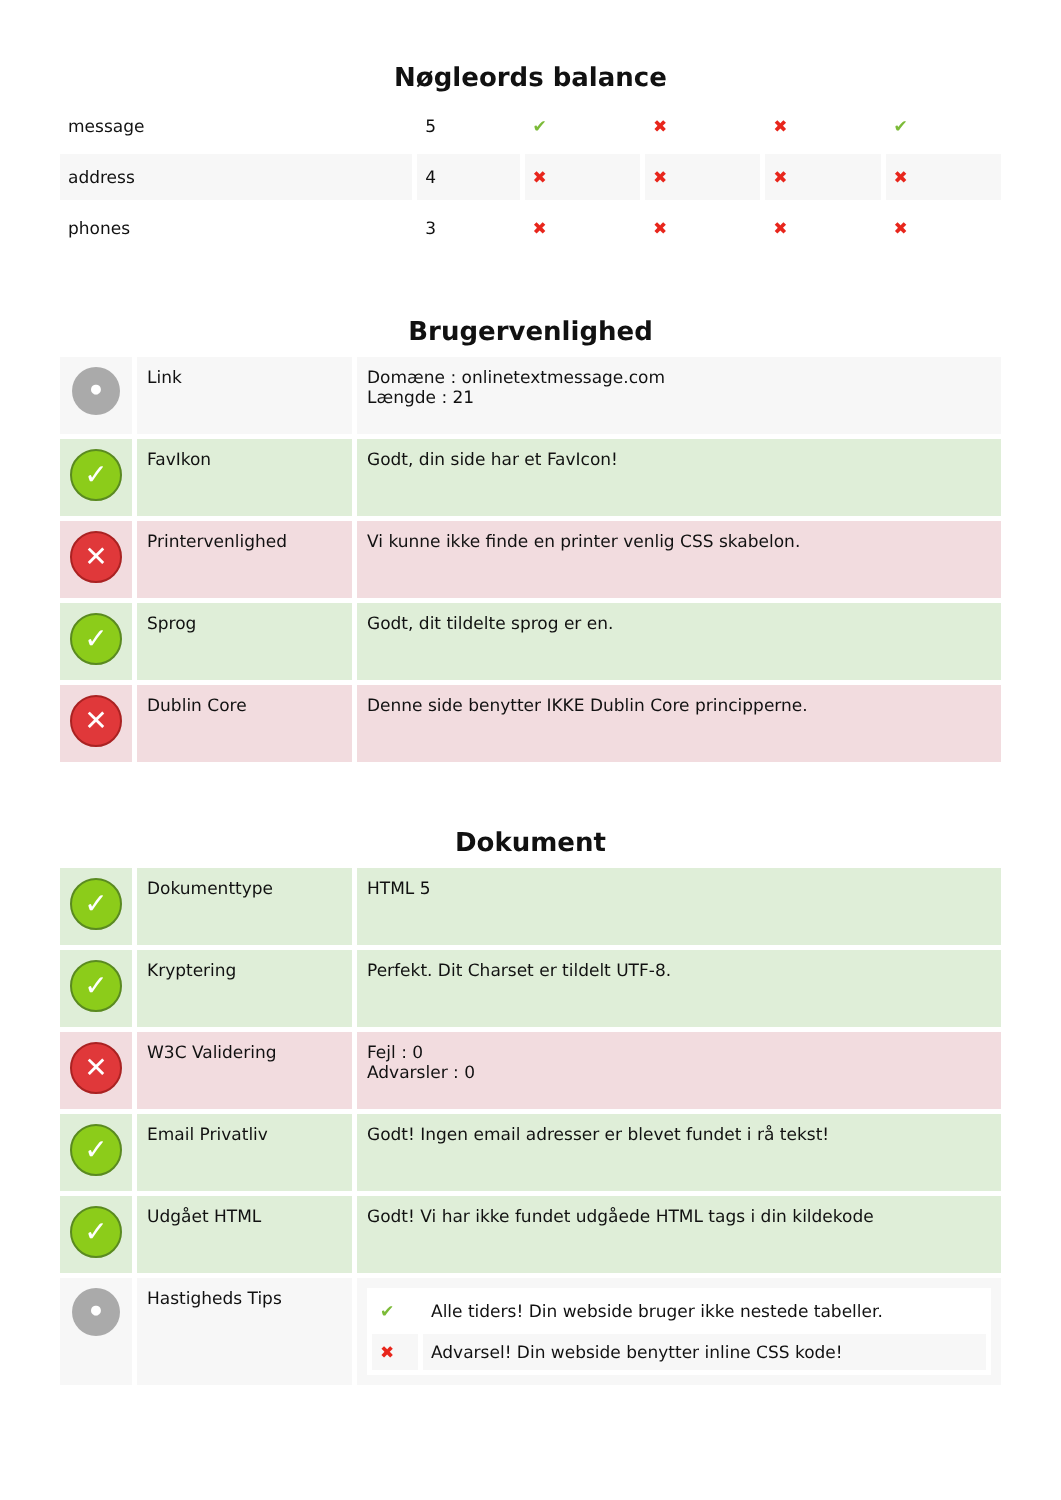Nøgleords balance
| message | 5 | ✔ | ✖ | ✖ | ✔ |
| address | 4 | ✖ | ✖ | ✖ | ✖ |
| phones | 3 | ✖ | ✖ | ✖ | ✖ |
Brugervenlighed
| • | Link | Domæne : onlinetextmessage.com Længde : 21 |
| ✓ | FavIkon | Godt, din side har et FavIcon! |
| ✕ | Printervenlighed | Vi kunne ikke finde en printer venlig CSS skabelon. |
| ✓ | Sprog | Godt, dit tildelte sprog er en. |
| ✕ | Dublin Core | Denne side benytter IKKE Dublin Core principperne. |
Dokument
| ✓ | Dokumenttype | HTML 5 |
| ✓ | Kryptering | Perfekt. Dit Charset er tildelt UTF-8. |
| ✕ | W3C Validering | Fejl : 0 Advarsler : 0 |
| ✓ | Email Privatliv | Godt! Ingen email adresser er blevet fundet i rå tekst! |
| ✓ | Udgået HTML | Godt! Vi har ikke fundet udgåede HTML tags i din kildekode |
| • | Hastigheds Tips | / ✔ / Alle tiders! Din webside bruger ikke nestede tabeller. / / ✖ / Advarsel! Din webside benytter inline CSS kode! / |